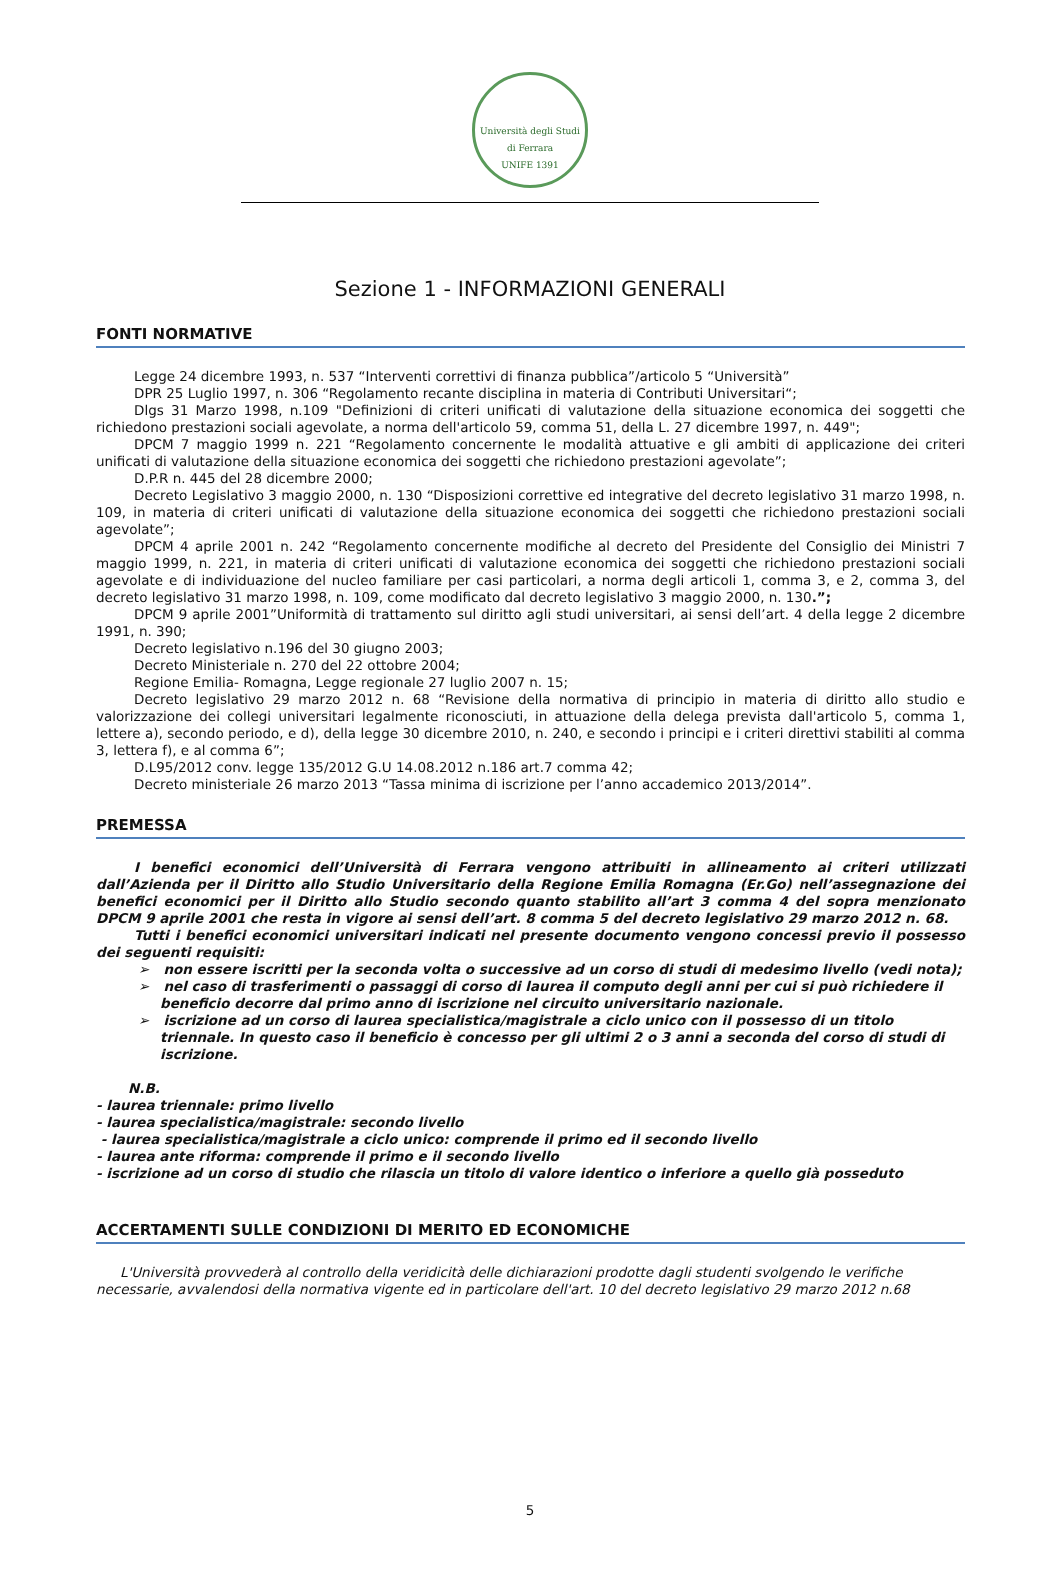Università degli Studi di Ferrara
UNIFE 1391
Sezione 1 - INFORMAZIONI GENERALI
FONTI NORMATIVE
Legge 24 dicembre 1993, n. 537 “Interventi correttivi di finanza pubblica”/articolo 5 “Università”
DPR 25 Luglio 1997, n. 306 “Regolamento recante disciplina in materia di Contributi Universitari“;
Dlgs 31 Marzo 1998, n.109 "Definizioni di criteri unificati di valutazione della situazione economica dei soggetti che richiedono prestazioni sociali agevolate, a norma dell'articolo 59, comma 51, della L. 27 dicembre 1997, n. 449";
DPCM 7 maggio 1999 n. 221 “Regolamento concernente le modalità attuative e gli ambiti di applicazione dei criteri unificati di valutazione della situazione economica dei soggetti che richiedono prestazioni agevolate”;
D.P.R n. 445 del 28 dicembre 2000;
Decreto Legislativo 3 maggio 2000, n. 130 “Disposizioni correttive ed integrative del decreto legislativo 31 marzo 1998, n. 109, in materia di criteri unificati di valutazione della situazione economica dei soggetti che richiedono prestazioni sociali agevolate”;
DPCM 4 aprile 2001 n. 242 “Regolamento concernente modifiche al decreto del Presidente del Consiglio dei Ministri 7 maggio 1999, n. 221, in materia di criteri unificati di valutazione economica dei soggetti che richiedono prestazioni sociali agevolate e di individuazione del nucleo familiare per casi particolari, a norma degli articoli 1, comma 3, e 2, comma 3, del decreto legislativo 31 marzo 1998, n. 109, come modificato dal decreto legislativo 3 maggio 2000, n. 130.”;
DPCM 9 aprile 2001”Uniformità di trattamento sul diritto agli studi universitari, ai sensi dell’art. 4 della legge 2 dicembre 1991, n. 390;
Decreto legislativo n.196 del 30 giugno 2003;
Decreto Ministeriale n. 270 del 22 ottobre 2004;
Regione Emilia- Romagna, Legge regionale 27 luglio 2007 n. 15;
Decreto legislativo 29 marzo 2012 n. 68 “Revisione della normativa di principio in materia di diritto allo studio e valorizzazione dei collegi universitari legalmente riconosciuti, in attuazione della delega prevista dall'articolo 5, comma 1, lettere a), secondo periodo, e d), della legge 30 dicembre 2010, n. 240, e secondo i principi e i criteri direttivi stabiliti al comma 3, lettera f), e al comma 6”;
D.L95/2012 conv. legge 135/2012 G.U 14.08.2012 n.186 art.7 comma 42;
Decreto ministeriale 26 marzo 2013 “Tassa minima di iscrizione per l’anno accademico 2013/2014”.
PREMESSA
I benefici economici dell’Università di Ferrara vengono attribuiti in allineamento ai criteri utilizzati dall’Azienda per il Diritto allo Studio Universitario della Regione Emilia Romagna (Er.Go) nell’assegnazione dei benefici economici per il Diritto allo Studio secondo quanto stabilito all’art 3 comma 4 del sopra menzionato DPCM 9 aprile 2001 che resta in vigore ai sensi dell’art. 8 comma 5 del decreto legislativo 29 marzo 2012 n. 68.
Tutti i benefici economici universitari indicati nel presente documento vengono concessi previo il possesso dei seguenti requisiti:
➢ non essere iscritti per la seconda volta o successive ad un corso di studi di medesimo livello (vedi nota);
➢ nel caso di trasferimenti o passaggi di corso di laurea il computo degli anni per cui si può richiedere il beneficio decorre dal primo anno di iscrizione nel circuito universitario nazionale.
➢ iscrizione ad un corso di laurea specialistica/magistrale a ciclo unico con il possesso di un titolo triennale. In questo caso il beneficio è concesso per gli ultimi 2 o 3 anni a seconda del corso di studi di iscrizione.
N.B.
- laurea triennale: primo livello
- laurea specialistica/magistrale: secondo livello
- laurea specialistica/magistrale a ciclo unico: comprende il primo ed il secondo livello
- laurea ante riforma: comprende il primo e il secondo livello
- iscrizione ad un corso di studio che rilascia un titolo di valore identico o inferiore a quello già posseduto
ACCERTAMENTI SULLE CONDIZIONI DI MERITO ED ECONOMICHE
L'Università provvederà al controllo della veridicità delle dichiarazioni prodotte dagli studenti svolgendo le verifiche necessarie, avvalendosi della normativa vigente ed in particolare dell'art. 10 del decreto legislativo 29 marzo 2012 n.68
5